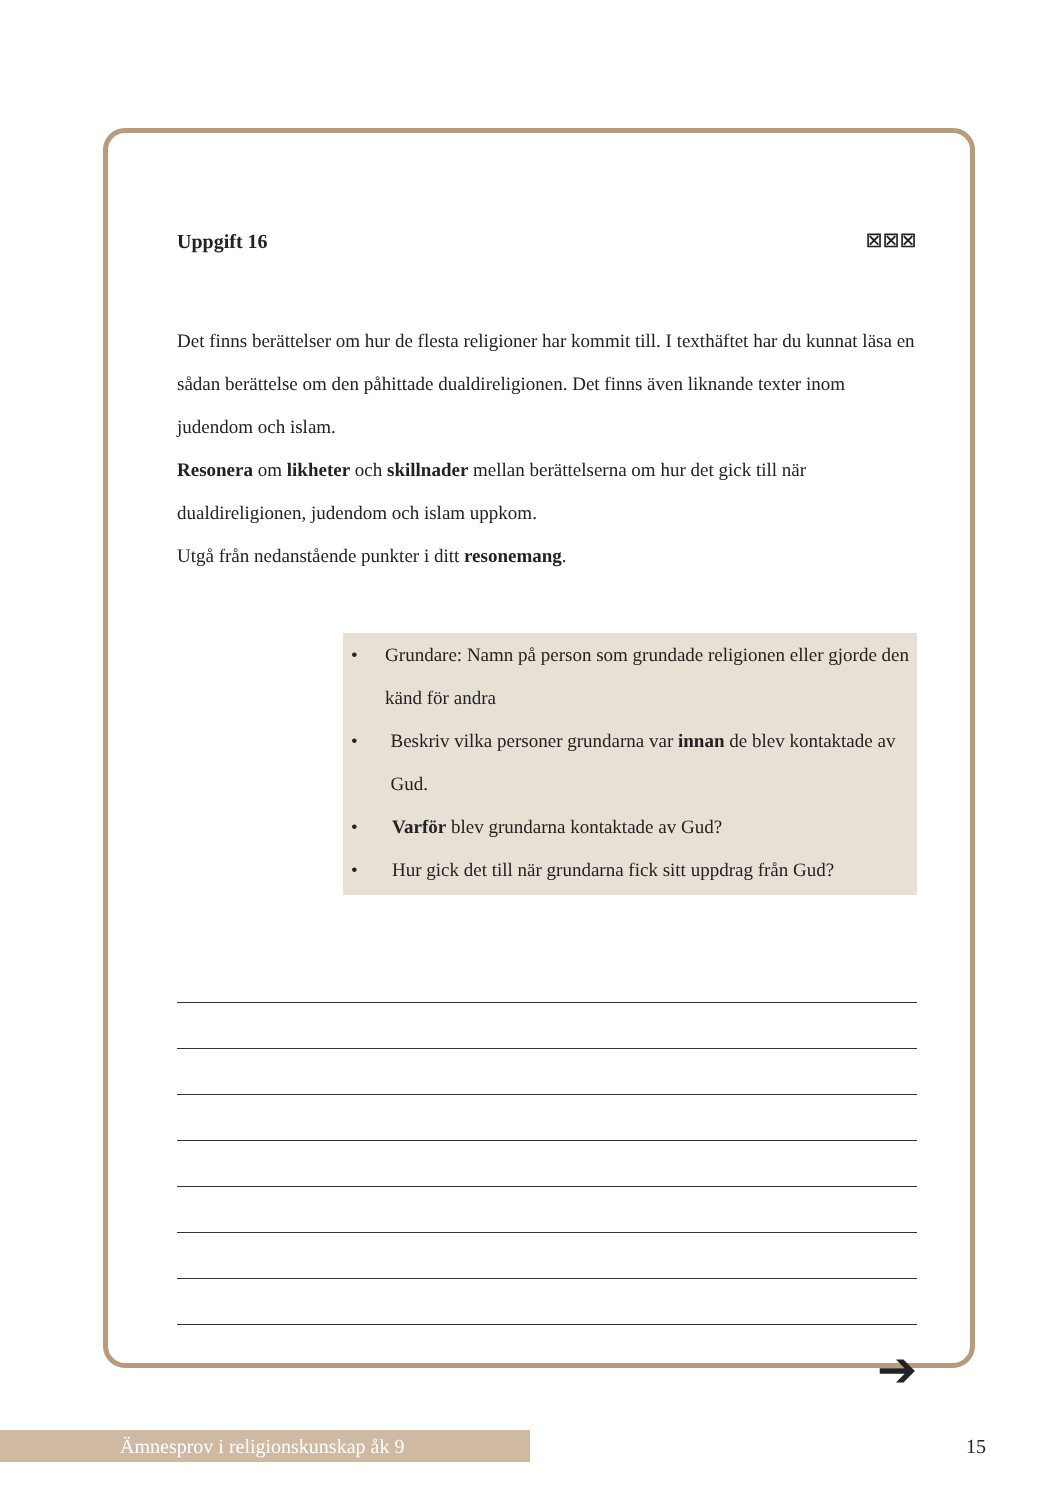Uppgift 16 ☒☒☒
Det finns berättelser om hur de flesta religioner har kommit till. I texthäftet har du kunnat läsa en sådan berättelse om den påhittade dualdireligionen. Det finns även liknande texter inom judendom och islam.
Resonera om likheter och skillnader mellan berättelserna om hur det gick till när dualdireligionen, judendom och islam uppkom.
Utgå från nedanstående punkter i ditt resonemang.
• Grundare: Namn på person som grundade religionen eller gjorde den känd för andra
• Beskriv vilka personer grundarna var innan de blev kontaktade av Gud.
• Varför blev grundarna kontaktade av Gud?
• Hur gick det till när grundarna fick sitt uppdrag från Gud?
➔
Ämnesprov i religionskunskap åk 9 15